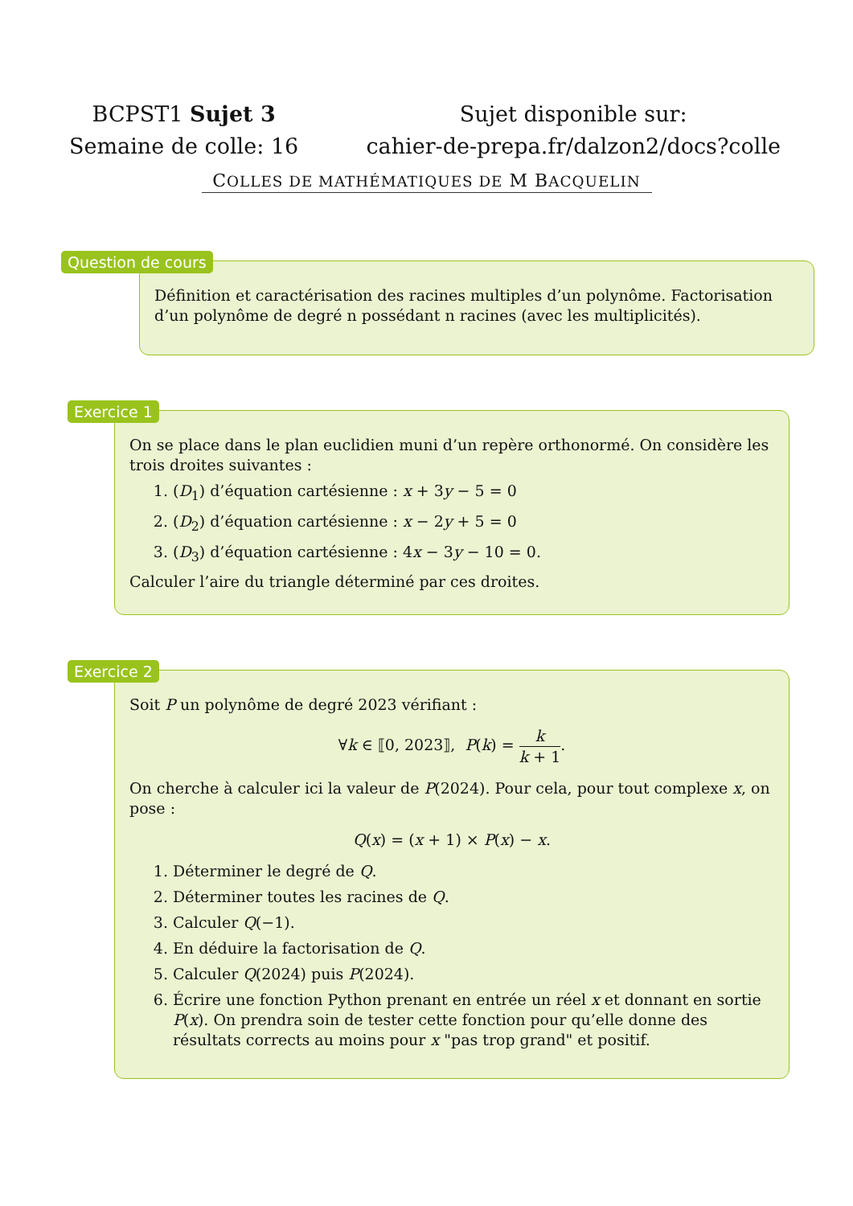BCPST1 Sujet 3
Semaine de colle: 16
Sujet disponible sur:
cahier-de-prepa.fr/dalzon2/docs?colle
COLLES DE MATHÉMATIQUES DE M BACQUELIN
Question de cours
Définition et caractérisation des racines multiples d’un polynôme. Factorisation d’un polynôme de degré n possédant n racines (avec les multiplicités).
Exercice 1
On se place dans le plan euclidien muni d’un repère orthonormé. On considère les trois droites suivantes :
1. (D<sub>1</sub>) d’équation cartésienne : x + 3y − 5 = 0
2. (D<sub>2</sub>) d’équation cartésienne : x − 2y + 5 = 0
3. (D<sub>3</sub>) d’équation cartésienne : 4x − 3y − 10 = 0.
Calculer l’aire du triangle déterminé par ces droites.
Exercice 2
Soit P un polynôme de degré 2023 vérifiant :
∀k ∈ ⟦0, 2023⟧, P(k) = k k + 1.
On cherche à calculer ici la valeur de P(2024). Pour cela, pour tout complexe x, on pose :
Q(x) = (x + 1) × P(x) − x.
1. Déterminer le degré de Q.
2. Déterminer toutes les racines de Q.
3. Calculer Q(−1).
4. En déduire la factorisation de Q.
5. Calculer Q(2024) puis P(2024).
6. Écrire une fonction Python prenant en entrée un réel x et donnant en sortie P(x). On prendra soin de tester cette fonction pour qu’elle donne des résultats corrects au moins pour x "pas trop grand" et positif.